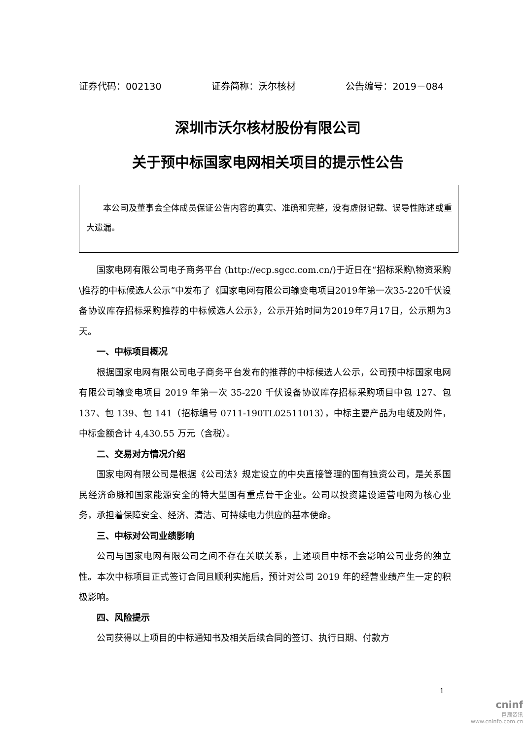证券代码：002130 证券简称：沃尔核材 公告编号：2019－084
深圳市沃尔核材股份有限公司
关于预中标国家电网相关项目的提示性公告
本公司及董事会全体成员保证公告内容的真实、准确和完整，没有虚假记载、误导性陈述或重大遗漏。
国家电网有限公司电子商务平台 (http://ecp.sgcc.com.cn/)于近日在“招标采购\物资采购\推荐的中标候选人公示”中发布了《国家电网有限公司输变电项目2019年第一次35-220千伏设备协议库存招标采购推荐的中标候选人公示》，公示开始时间为2019年7月17日，公示期为3天。
一、中标项目概况
根据国家电网有限公司电子商务平台发布的推荐的中标候选人公示，公司预中标国家电网有限公司输变电项目 2019 年第一次 35-220 千伏设备协议库存招标采购项目中包 127、包 137、包 139、包 141（招标编号 0711-190TL02511013），中标主要产品为电缆及附件，中标金额合计 4,430.55 万元（含税）。
二、交易对方情况介绍
国家电网有限公司是根据《公司法》规定设立的中央直接管理的国有独资公司，是关系国民经济命脉和国家能源安全的特大型国有重点骨干企业。公司以投资建设运营电网为核心业务，承担着保障安全、经济、清洁、可持续电力供应的基本使命。
三、中标对公司业绩影响
公司与国家电网有限公司之间不存在关联关系，上述项目中标不会影响公司业务的独立性。本次中标项目正式签订合同且顺利实施后，预计对公司 2019 年的经营业绩产生一定的积极影响。
四、风险提示
公司获得以上项目的中标通知书及相关后续合同的签订、执行日期、付款方
1
cninf
巨潮资讯
www.cninfo.com.cn